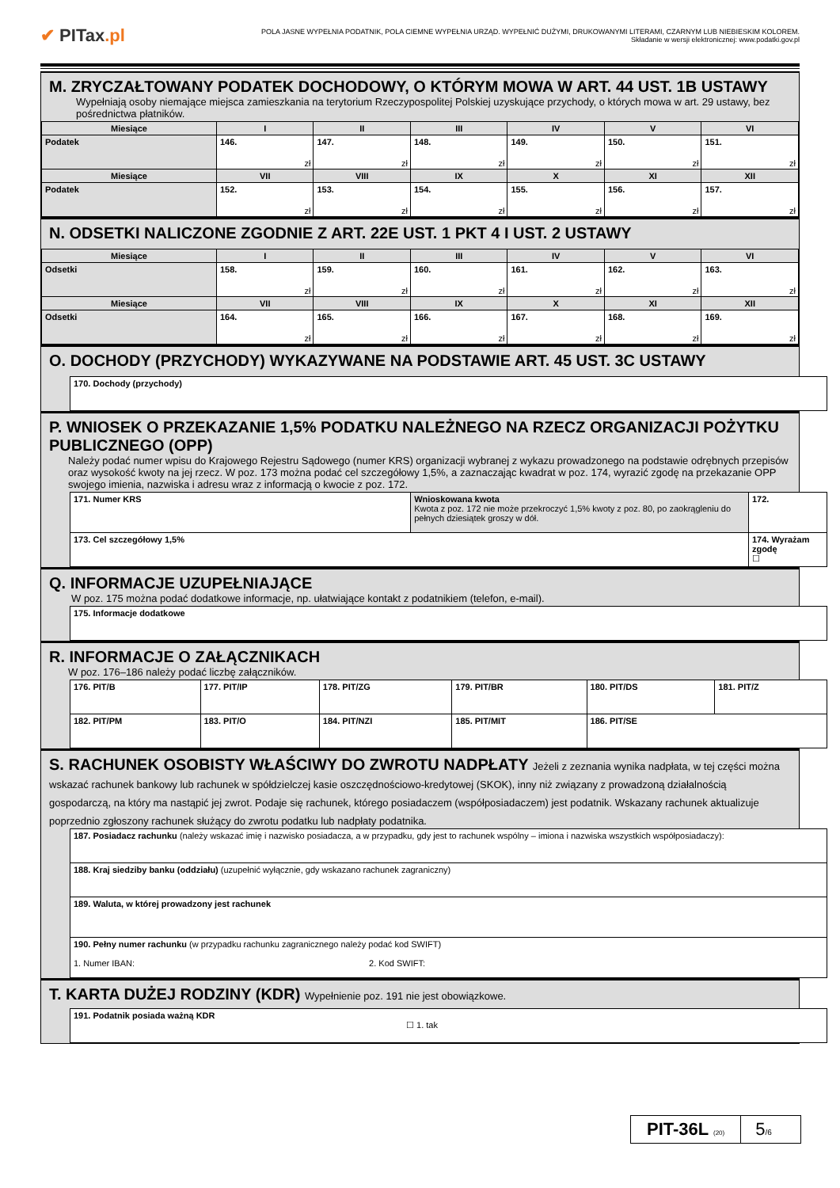✔ PITax.pl
POLA JASNE WYPEŁNIA PODATNIK, POLA CIEMNE WYPEŁNIA URZĄD. WYPEŁNIĆ DUŻYMI, DRUKOWANYMI LITERAMI, CZARNYM LUB NIEBIESKIM KOLOREM.
Składanie w wersji elektronicznej: www.podatki.gov.pl
M. ZRYCZAŁTOWANY PODATEK DOCHODOWY, O KTÓRYM MOWA W ART. 44 UST. 1B USTAWY
Wypełniają osoby niemające miejsca zamieszkania na terytorium Rzeczypospolitej Polskiej uzyskujące przychody, o których mowa w art. 29 ustawy, bez pośrednictwa płatników.
| Miesiące | I | II | III | IV | V | VI |
| --- | --- | --- | --- | --- | --- | --- |
| Podatek | 146. zł | 147. zł | 148. zł | 149. zł | 150. zł | 151. zł |
| Miesiące | VII | VIII | IX | X | XI | XII |
| Podatek | 152. zł | 153. zł | 154. zł | 155. zł | 156. zł | 157. zł |
N. ODSETKI NALICZONE ZGODNIE Z ART. 22E UST. 1 PKT 4 I UST. 2 USTAWY
| Miesiące | I | II | III | IV | V | VI |
| --- | --- | --- | --- | --- | --- | --- |
| Odsetki | 158. zł | 159. zł | 160. zł | 161. zł | 162. zł | 163. zł |
| Miesiące | VII | VIII | IX | X | XI | XII |
| Odsetki | 164. zł | 165. zł | 166. zł | 167. zł | 168. zł | 169. zł |
O. DOCHODY (PRZYCHODY) WYKAZYWANE NA PODSTAWIE ART. 45 UST. 3C USTAWY
| 170. Dochody (przychody) |
P. WNIOSEK O PRZEKAZANIE 1,5% PODATKU NALEŻNEGO NA RZECZ ORGANIZACJI POŻYTKU PUBLICZNEGO (OPP)
Należy podać numer wpisu do Krajowego Rejestru Sądowego (numer KRS) organizacji wybranej z wykazu prowadzonego na podstawie odrębnych przepisów oraz wysokość kwoty na jej rzecz. W poz. 173 można podać cel szczegółowy 1,5%, a zaznaczając kwadrat w poz. 174, wyrazić zgodę na przekazanie OPP swojego imienia, nazwiska i adresu wraz z informacją o kwocie z poz. 172.
| 171. Numer KRS | Wnioskowana kwota Kwota z poz. 172 nie może przekroczyć 1,5% kwoty z poz. 80, po zaokrągleniu do pełnych dziesiątek groszy w dół. | 172. |
| 173. Cel szczegółowy 1,5% | | 174. Wyrażam zgodę ☐ |
Q. INFORMACJE UZUPEŁNIAJĄCE
W poz. 175 można podać dodatkowe informacje, np. ułatwiające kontakt z podatnikiem (telefon, e-mail).
| 175. Informacje dodatkowe |
R. INFORMACJE O ZAŁĄCZNIKACH
W poz. 176–186 należy podać liczbę załączników.
| 176. PIT/B | 177. PIT/IP | 178. PIT/ZG | 179. PIT/BR | 180. PIT/DS | 181. PIT/Z |
| 182. PIT/PM | 183. PIT/O | 184. PIT/NZI | 185. PIT/MIT | 186. PIT/SE | |
S. RACHUNEK OSOBISTY WŁAŚCIWY DO ZWROTU NADPŁATY Jeżeli z zeznania wynika nadpłata, w tej części można wskazać rachunek bankowy lub rachunek w spółdzielczej kasie oszczędnościowo-kredytowej (SKOK), inny niż związany z prowadzoną działalnością gospodarczą, na który ma nastąpić jej zwrot. Podaje się rachunek, którego posiadaczem (współposiadaczem) jest podatnik. Wskazany rachunek aktualizuje poprzednio zgłoszony rachunek służący do zwrotu podatku lub nadpłaty podatnika.
| 187. Posiadacz rachunku (należy wskazać imię i nazwisko posiadacza, a w przypadku, gdy jest to rachunek wspólny – imiona i nazwiska wszystkich współposiadaczy): |
| 188. Kraj siedziby banku (oddziału) (uzupełnić wyłącznie, gdy wskazano rachunek zagraniczny) |
| 189. Waluta, w której prowadzony jest rachunek |
| 190. Pełny numer rachunku (w przypadku rachunku zagranicznego należy podać kod SWIFT) 1. Numer IBAN: 2. Kod SWIFT: |
T. KARTA DUŻEJ RODZINY (KDR) Wypełnienie poz. 191 nie jest obowiązkowe.
| 191. Podatnik posiada ważną KDR ☐ 1. tak |
PIT-36L (20)
5/6